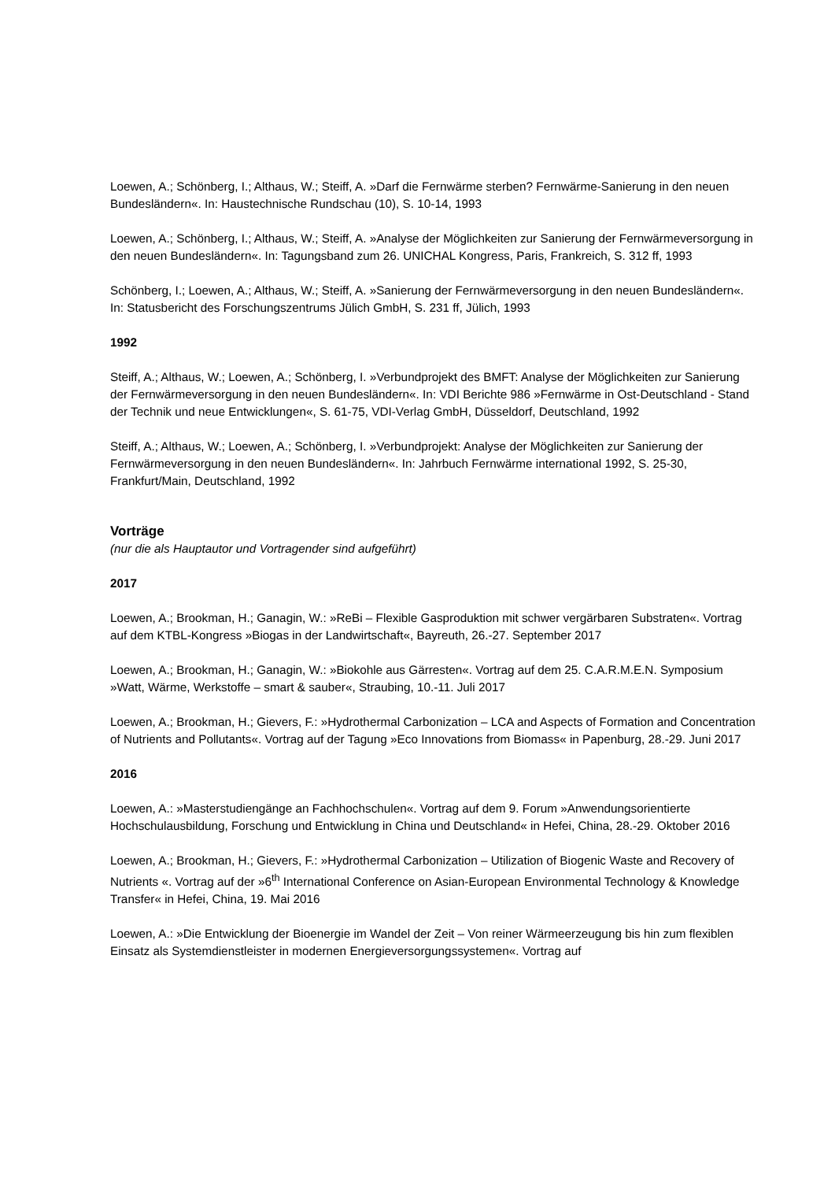Loewen, A.; Schönberg, I.; Althaus, W.; Steiff, A. »Darf die Fernwärme sterben? Fernwärme-Sanierung in den neuen Bundesländern«. In: Haustechnische Rundschau (10), S. 10-14, 1993
Loewen, A.; Schönberg, I.; Althaus, W.; Steiff, A. »Analyse der Möglichkeiten zur Sanierung der Fernwärmeversorgung in den neuen Bundesländern«. In: Tagungsband zum 26. UNICHAL Kongress, Paris, Frankreich, S. 312 ff, 1993
Schönberg, I.; Loewen, A.; Althaus, W.; Steiff, A. »Sanierung der Fernwärmeversorgung in den neuen Bundesländern«. In: Statusbericht des Forschungszentrums Jülich GmbH, S. 231 ff, Jülich, 1993
1992
Steiff, A.; Althaus, W.; Loewen, A.; Schönberg, I. »Verbundprojekt des BMFT: Analyse der Möglichkeiten zur Sanierung der Fernwärmeversorgung in den neuen Bundesländern«. In: VDI Berichte 986 »Fernwärme in Ost-Deutschland - Stand der Technik und neue Entwicklungen«, S. 61-75, VDI-Verlag GmbH, Düsseldorf, Deutschland, 1992
Steiff, A.; Althaus, W.; Loewen, A.; Schönberg, I. »Verbundprojekt: Analyse der Möglichkeiten zur Sanierung der Fernwärmeversorgung in den neuen Bundesländern«. In: Jahrbuch Fernwärme international 1992, S. 25-30, Frankfurt/Main, Deutschland, 1992
Vorträge
(nur die als Hauptautor und Vortragender sind aufgeführt)
2017
Loewen, A.; Brookman, H.; Ganagin, W.: »ReBi – Flexible Gasproduktion mit schwer vergärbaren Substraten«. Vortrag auf dem KTBL-Kongress »Biogas in der Landwirtschaft«, Bayreuth, 26.-27. September 2017
Loewen, A.; Brookman, H.; Ganagin, W.: »Biokohle aus Gärresten«. Vortrag auf dem 25. C.A.R.M.E.N. Symposium »Watt, Wärme, Werkstoffe – smart & sauber«, Straubing, 10.-11. Juli 2017
Loewen, A.; Brookman, H.; Gievers, F.: »Hydrothermal Carbonization – LCA and Aspects of Formation and Concentration of Nutrients and Pollutants«. Vortrag auf der Tagung »Eco Innovations from Biomass« in Papenburg, 28.-29. Juni 2017
2016
Loewen, A.: »Masterstudiengänge an Fachhochschulen«. Vortrag auf dem 9. Forum »Anwendungsorientierte Hochschulausbildung, Forschung und Entwicklung in China und Deutschland« in Hefei, China, 28.-29. Oktober 2016
Loewen, A.; Brookman, H.; Gievers, F.: »Hydrothermal Carbonization – Utilization of Biogenic Waste and Recovery of Nutrients «. Vortrag auf der »6<sup>th</sup> International Conference on Asian-European Environmental Technology & Knowledge Transfer« in Hefei, China, 19. Mai 2016
Loewen, A.: »Die Entwicklung der Bioenergie im Wandel der Zeit – Von reiner Wärmeerzeugung bis hin zum flexiblen Einsatz als Systemdienstleister in modernen Energieversorgungssystemen«. Vortrag auf